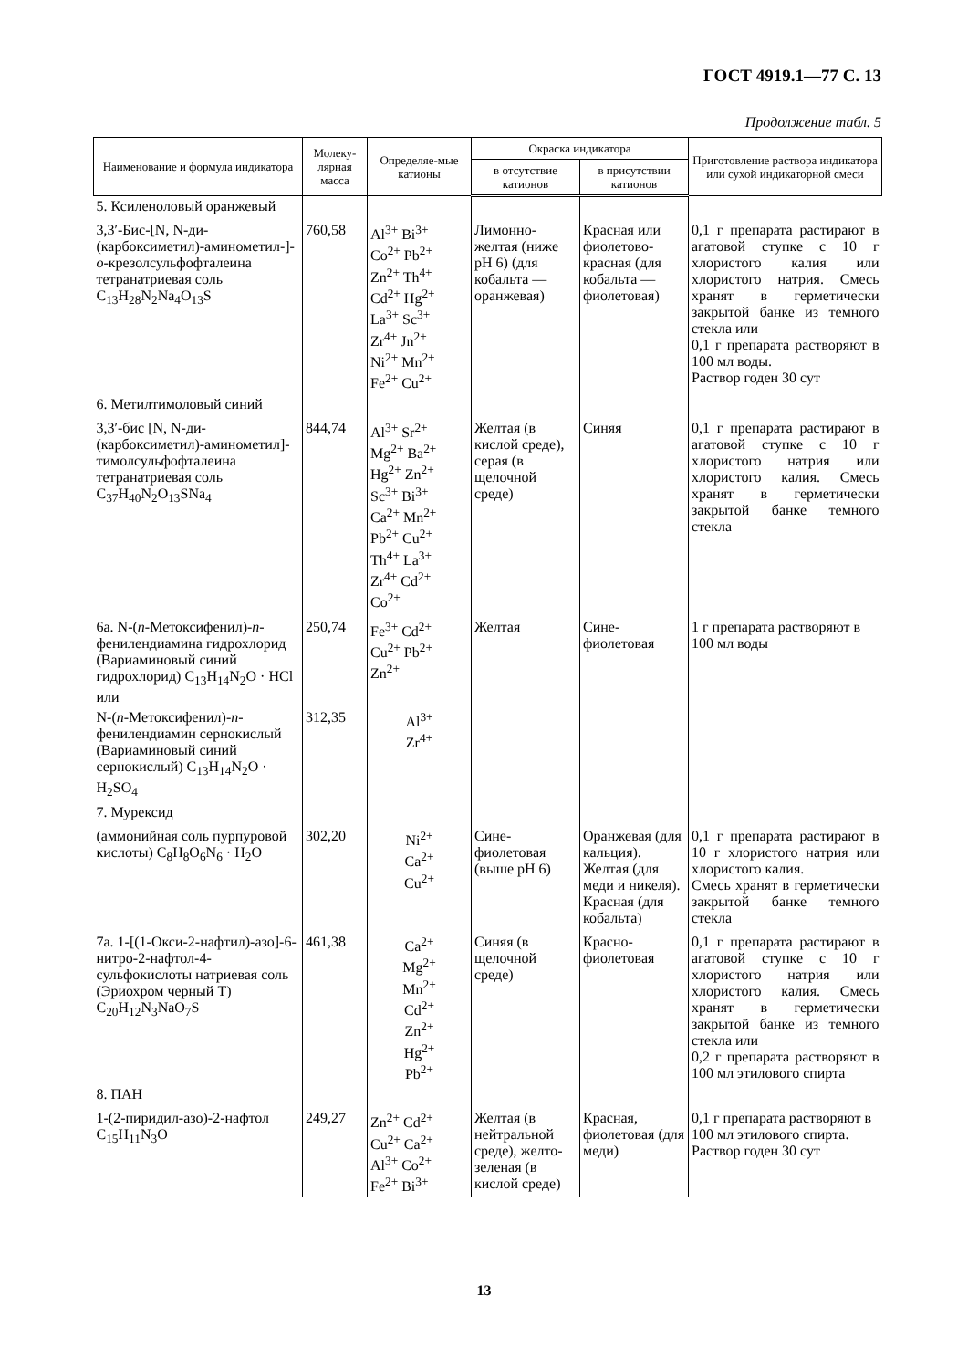ГОСТ 4919.1—77 С. 13
Продолжение табл. 5
| Наименование и формула индикатора | Молеку-лярная масса | Определяе-мые катионы | Окраска индикатора | | Приготовление раствора индикатора или сухой индикаторной смеси |
| --- | --- | --- | --- | --- | --- |
| | | | в отсутствие катионов | в присутствии катионов | |
| 5. Ксиленоловый оранжевый | | | | | |
| 3,3′-Бис-[N, N-ди-(карбоксиметил)-аминометил-]- о -крезолсульфофталеина тетранатриевая соль C<sub>13</sub>H<sub>28</sub>N<sub>2</sub>Na<sub>4</sub>O<sub>13</sub>S | 760,58 | Al<sup>3+</sup> Bi<sup>3+</sup> Co<sup>2+</sup> Pb<sup>2+</sup> Zn<sup>2+</sup> Th<sup>4+</sup> Cd<sup>2+</sup> Hg<sup>2+</sup> La<sup>3+</sup> Sc<sup>3+</sup> Zr<sup>4+</sup> Jn<sup>2+</sup> Ni<sup>2+</sup> Mn<sup>2+</sup> Fe<sup>2+</sup> Cu<sup>2+</sup> | Лимонно-желтая (ниже pH 6) (для кобальта — оранжевая) | Красная или фиолетово-красная (для кобальта — фиолетовая) | 0,1 г препарата растирают в агатовой ступке с 10 г хлористого калия или хлористого натрия. Смесь хранят в герметически закрытой банке из темного стекла или 0,1 г препарата растворяют в 100 мл воды. Раствор годен 30 сут |
| 6. Метилтимоловый синий | | | | | |
| 3,3′-бис [N, N-ди- (карбоксиметил)-аминометил]-тимолсульфофталеина тетранатриевая соль C<sub>37</sub>H<sub>40</sub>N<sub>2</sub>O<sub>13</sub>SNa<sub>4</sub> | 844,74 | Al<sup>3+</sup> Sr<sup>2+</sup> Mg<sup>2+</sup> Ba<sup>2+</sup> Hg<sup>2+</sup> Zn<sup>2+</sup> Sc<sup>3+</sup> Bi<sup>3+</sup> Ca<sup>2+</sup> Mn<sup>2+</sup> Pb<sup>2+</sup> Cu<sup>2+</sup> Th<sup>4+</sup> La<sup>3+</sup> Zr<sup>4+</sup> Cd<sup>2+</sup> Co<sup>2+</sup> | Желтая (в кислой среде), серая (в щелочной среде) | Синяя | 0,1 г препарата растирают в агатовой ступке с 10 г хлористого натрия или хлористого калия. Смесь хранят в герметически закрытой банке темного стекла |
| 6а. N-( п -Метоксифенил)- п -фенилендиамина гидрохлорид (Вариаминовый синий гидрохлорид) C<sub>13</sub>H<sub>14</sub>N<sub>2</sub>O · HCl или | 250,74 | Fe<sup>3+</sup> Cd<sup>2+</sup> Cu<sup>2+</sup> Pb<sup>2+</sup> Zn<sup>2+</sup> | Желтая | Сине-фиолетовая | 1 г препарата растворяют в 100 мл воды |
| N-( п -Метоксифенил)- п -фенилендиамин сернокислый (Вариаминовый синий сернокислый) C<sub>13</sub>H<sub>14</sub>N<sub>2</sub>O · H<sub>2</sub>SO<sub>4</sub> | 312,35 | Al<sup>3+</sup> Zr<sup>4+</sup> | | | |
| 7. Мурексид | | | | | |
| (аммонийная соль пурпуровой кислоты) C<sub>8</sub>H<sub>8</sub>O<sub>6</sub>N<sub>6</sub> · H<sub>2</sub>O | 302,20 | Ni<sup>2+</sup> Ca<sup>2+</sup> Cu<sup>2+</sup> | Сине-фиолетовая (выше pH 6) | Оранжевая (для кальция). Желтая (для меди и никеля). Красная (для кобальта) | 0,1 г препарата растирают в 10 г хлористого натрия или хлористого калия. Смесь хранят в герметически закрытой банке темного стекла |
| 7а. 1-[(1-Окси-2-нафтил)-азо]-6-нитро-2-нафтол-4-сульфокислоты натриевая соль (Эриохром черный Т) C<sub>20</sub>H<sub>12</sub>N<sub>3</sub>NaO<sub>7</sub>S | 461,38 | Ca<sup>2+</sup> Mg<sup>2+</sup> Mn<sup>2+</sup> Cd<sup>2+</sup> Zn<sup>2+</sup> Hg<sup>2+</sup> Pb<sup>2+</sup> | Синяя (в щелочной среде) | Красно-фиолетовая | 0,1 г препарата растирают в агатовой ступке с 10 г хлористого натрия или хлористого калия. Смесь хранят в герметически закрытой банке из темного стекла или 0,2 г препарата растворяют в 100 мл этилового спирта |
| 8. ПАН | | | | | |
| 1-(2-пиридил-азо)-2-нафтол C<sub>15</sub>H<sub>11</sub>N<sub>3</sub>O | 249,27 | Zn<sup>2+</sup> Cd<sup>2+</sup> Cu<sup>2+</sup> Ca<sup>2+</sup> Al<sup>3+</sup> Co<sup>2+</sup> Fe<sup>2+</sup> Bi<sup>3+</sup> | Желтая (в нейтральной среде), желто-зеленая (в кислой среде) | Красная, фиолетовая (для меди) | 0,1 г препарата растворяют в 100 мл этилового спирта. Раствор годен 30 сут |
13